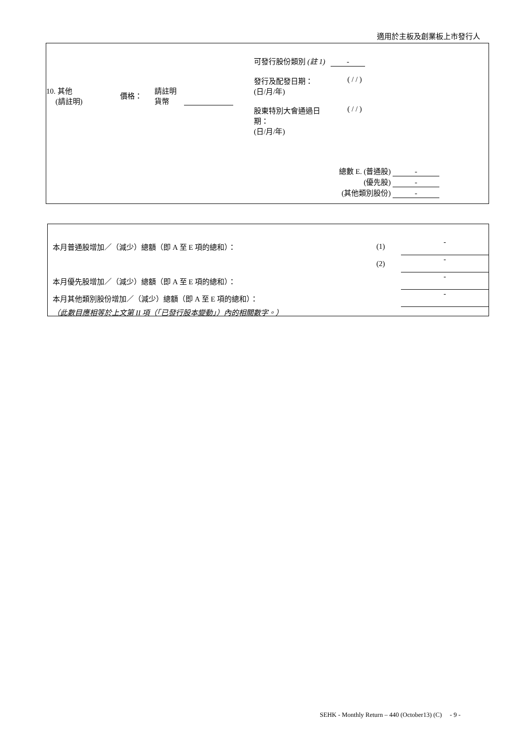適用於主板及創業板上市發行人
10. 其他
(請註明)
價格：
請註明
貨幣
可發行股份類別 (註 1) -
發行及配發日期：
(日/月/年)
( / / )
股東特別大會通過日
期：
(日/月/年)
( / / )
總數 E. (普通股) -
(優先股) -
(其他類別股份) -
本月普通股增加／（減少）總額（即 A 至 E 項的總和）： (1) -
(2) -
本月優先股增加／（減少）總額（即 A 至 E 項的總和）： -
本月其他類別股份增加／（減少）總額（即 A 至 E 項的總和）： -
（此數目應相等於上文第 II 項（「已發行股本變動」）內的相關數字。）
SEHK - Monthly Return – 440 (October13) (C) - 9 -